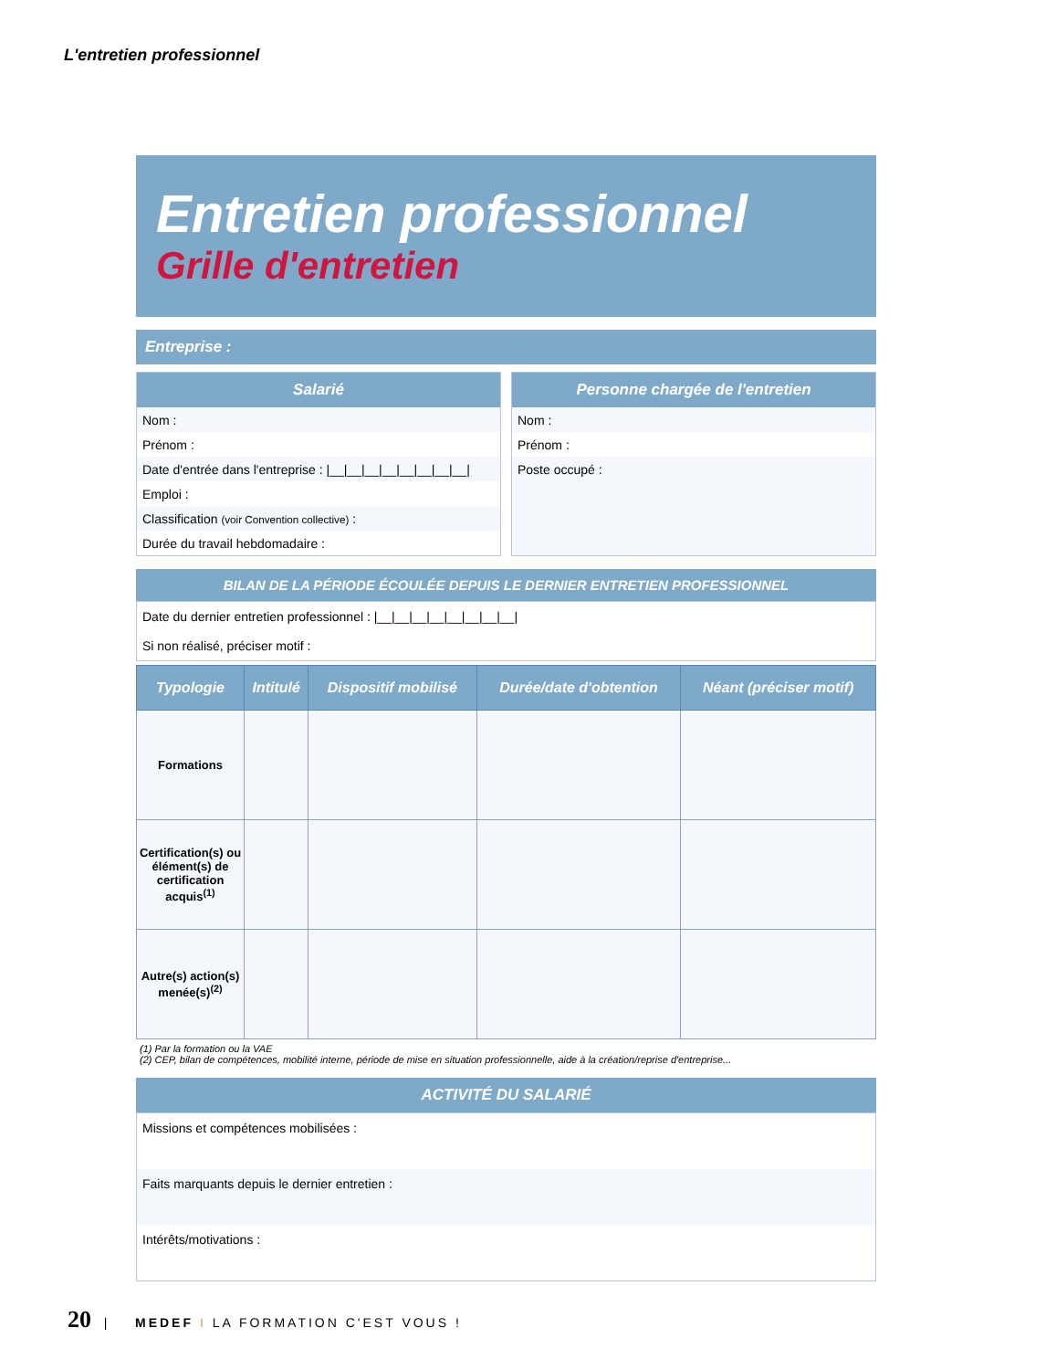L'entretien professionnel
Entretien professionnel
Grille d'entretien
Entreprise :
Salarié
Nom :
Prénom :
Date d'entrée dans l'entreprise : |__|__|__|__|__|__|__|__|
Emploi :
Classification (voir Convention collective) :
Durée du travail hebdomadaire :
Personne chargée de l'entretien
Nom :
Prénom :
Poste occupé :
BILAN DE LA PÉRIODE ÉCOULÉE DEPUIS LE DERNIER ENTRETIEN PROFESSIONNEL
Date du dernier entretien professionnel : |__|__|__|__|__|__|__|__|
Si non réalisé, préciser motif :
| Typologie | Intitulé | Dispositif mobilisé | Durée/date d'obtention | Néant (préciser motif) |
| --- | --- | --- | --- | --- |
| Formations | | | | |
| Certification(s) ou élément(s) de certification acquis<sup>(1)</sup> | | | | |
| Autre(s) action(s) menée(s)<sup>(2)</sup> | | | | |
(1) Par la formation ou la VAE
(2) CEP, bilan de compétences, mobilité interne, période de mise en situation professionnelle, aide à la création/reprise d'entreprise...
ACTIVITÉ DU SALARIÉ
Missions et compétences mobilisées :
Faits marquants depuis le dernier entretien :
Intérêts/motivations :
20 | MEDEF I LA FORMATION C'EST VOUS !